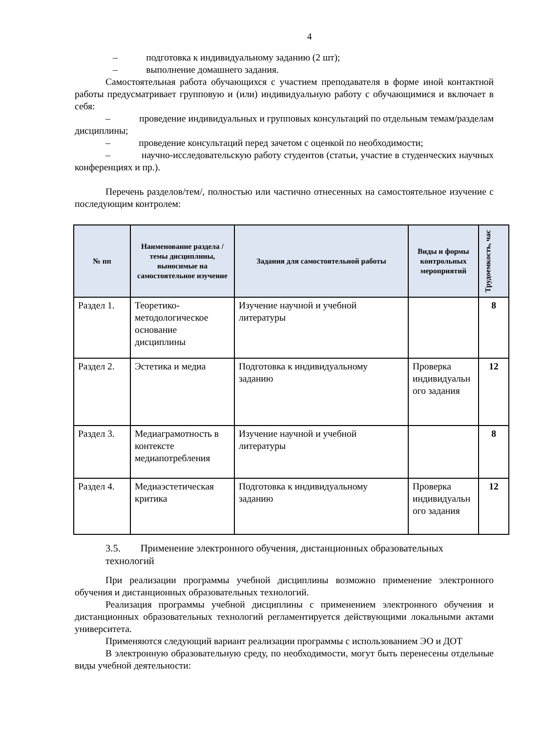4
– подготовка к индивидуальному заданию (2 шт);
– выполнение домашнего задания.
Самостоятельная работа обучающихся с участием преподавателя в форме иной контактной работы предусматривает групповую и (или) индивидуальную работу с обучающимися и включает в себя:
– проведение индивидуальных и групповых консультаций по отдельным темам/разделам дисциплины;
– проведение консультаций перед зачетом с оценкой по необходимости;
– научно-исследовательскую работу студентов (статьи, участие в студенческих научных конференциях и пр.).
Перечень разделов/тем/, полностью или частично отнесенных на самостоятельное изучение с последующим контролем:
| № пп | Наименование раздела /темы дисциплины, выносимые на самостоятельное изучение | Задания для самостоятельной работы | Виды и формы контрольных мероприятий | Трудоемкость, час |
| --- | --- | --- | --- | --- |
| Раздел 1. | Теоретико-методологическое основание дисциплины | Изучение научной и учебной литературы | | 8 |
| Раздел 2. | Эстетика и медиа | Подготовка к индивидуальному заданию | Проверка индивидуальн ого задания | 12 |
| Раздел 3. | Медиаграмотность в контексте медиапотребления | Изучение научной и учебной литературы | | 8 |
| Раздел 4. | Медиаэстетическая критика | Подготовка к индивидуальному заданию | Проверка индивидуальн ого задания | 12 |
3.5. Применение электронного обучения, дистанционных образовательных технологий
При реализации программы учебной дисциплины возможно применение электронного обучения и дистанционных образовательных технологий.
Реализация программы учебной дисциплины с применением электронного обучения и дистанционных образовательных технологий регламентируется действующими локальными актами университета.
Применяются следующий вариант реализации программы с использованием ЭО и ДОТ
В электронную образовательную среду, по необходимости, могут быть перенесены отдельные виды учебной деятельности: